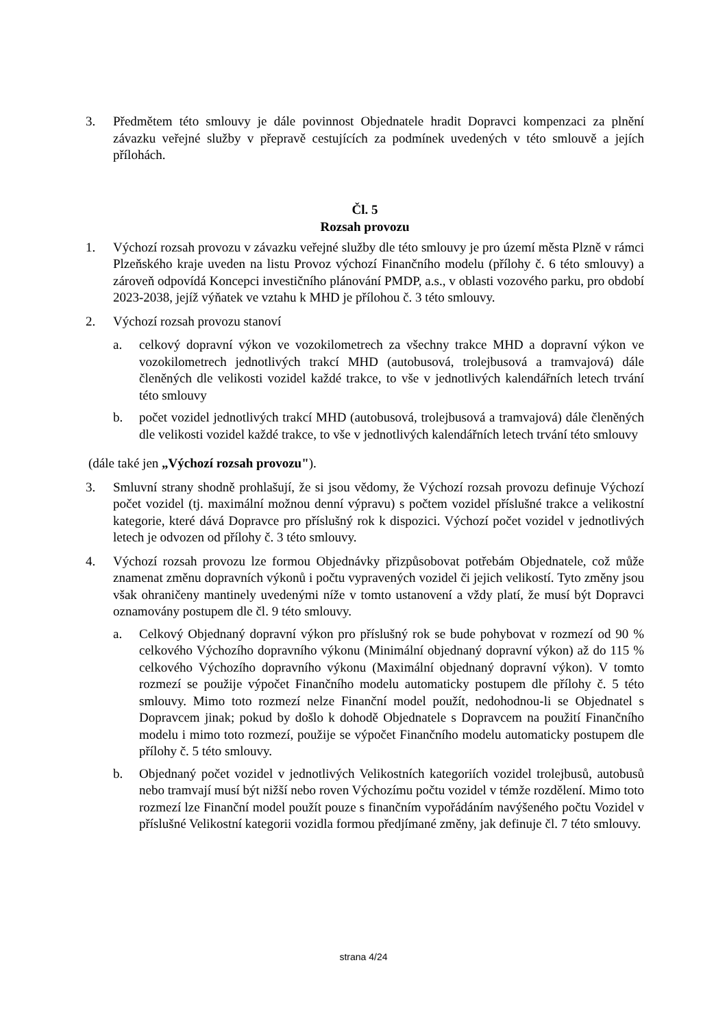3. Předmětem této smlouvy je dále povinnost Objednatele hradit Dopravci kompenzaci za plnění závazku veřejné služby v přepravě cestujících za podmínek uvedených v této smlouvě a jejích přílohách.
Čl. 5
Rozsah provozu
1. Výchozí rozsah provozu v závazku veřejné služby dle této smlouvy je pro území města Plzně v rámci Plzeňského kraje uveden na listu Provoz výchozí Finančního modelu (přílohy č. 6 této smlouvy) a zároveň odpovídá Koncepci investičního plánování PMDP, a.s., v oblasti vozového parku, pro období 2023-2038, jejíž výňatek ve vztahu k MHD je přílohou č. 3 této smlouvy.
2. Výchozí rozsah provozu stanoví
a. celkový dopravní výkon ve vozokilometrech za všechny trakce MHD a dopravní výkon ve vozokilometrech jednotlivých trakcí MHD (autobusová, trolejbusová a tramvajová) dále členěných dle velikosti vozidel každé trakce, to vše v jednotlivých kalendářních letech trvání této smlouvy
b. počet vozidel jednotlivých trakcí MHD (autobusová, trolejbusová a tramvajová) dále členěných dle velikosti vozidel každé trakce, to vše v jednotlivých kalendářních letech trvání této smlouvy
(dále také jen „Výchozí rozsah provozu").
3. Smluvní strany shodně prohlašují, že si jsou vědomy, že Výchozí rozsah provozu definuje Výchozí počet vozidel (tj. maximální možnou denní výpravu) s počtem vozidel příslušné trakce a velikostní kategorie, které dává Dopravce pro příslušný rok k dispozici. Výchozí počet vozidel v jednotlivých letech je odvozen od přílohy č. 3 této smlouvy.
4. Výchozí rozsah provozu lze formou Objednávky přizpůsobovat potřebám Objednatele, což může znamenat změnu dopravních výkonů i počtu vypravených vozidel či jejich velikostí. Tyto změny jsou však ohraničeny mantinely uvedenými níže v tomto ustanovení a vždy platí, že musí být Dopravci oznamovány postupem dle čl. 9 této smlouvy.
a. Celkový Objednaný dopravní výkon pro příslušný rok se bude pohybovat v rozmezí od 90 % celkového Výchozího dopravního výkonu (Minimální objednaný dopravní výkon) až do 115 % celkového Výchozího dopravního výkonu (Maximální objednaný dopravní výkon). V tomto rozmezí se použije výpočet Finančního modelu automaticky postupem dle přílohy č. 5 této smlouvy. Mimo toto rozmezí nelze Finanční model použít, nedohodnou-li se Objednatel s Dopravcem jinak; pokud by došlo k dohodě Objednatele s Dopravcem na použití Finančního modelu i mimo toto rozmezí, použije se výpočet Finančního modelu automaticky postupem dle přílohy č. 5 této smlouvy.
b. Objednaný počet vozidel v jednotlivých Velikostních kategoriích vozidel trolejbusů, autobusů nebo tramvají musí být nižší nebo roven Výchozímu počtu vozidel v témže rozdělení. Mimo toto rozmezí lze Finanční model použít pouze s finančním vypořádáním navýšeného počtu Vozidel v příslušné Velikostní kategorii vozidla formou předjímané změny, jak definuje čl. 7 této smlouvy.
strana 4/24